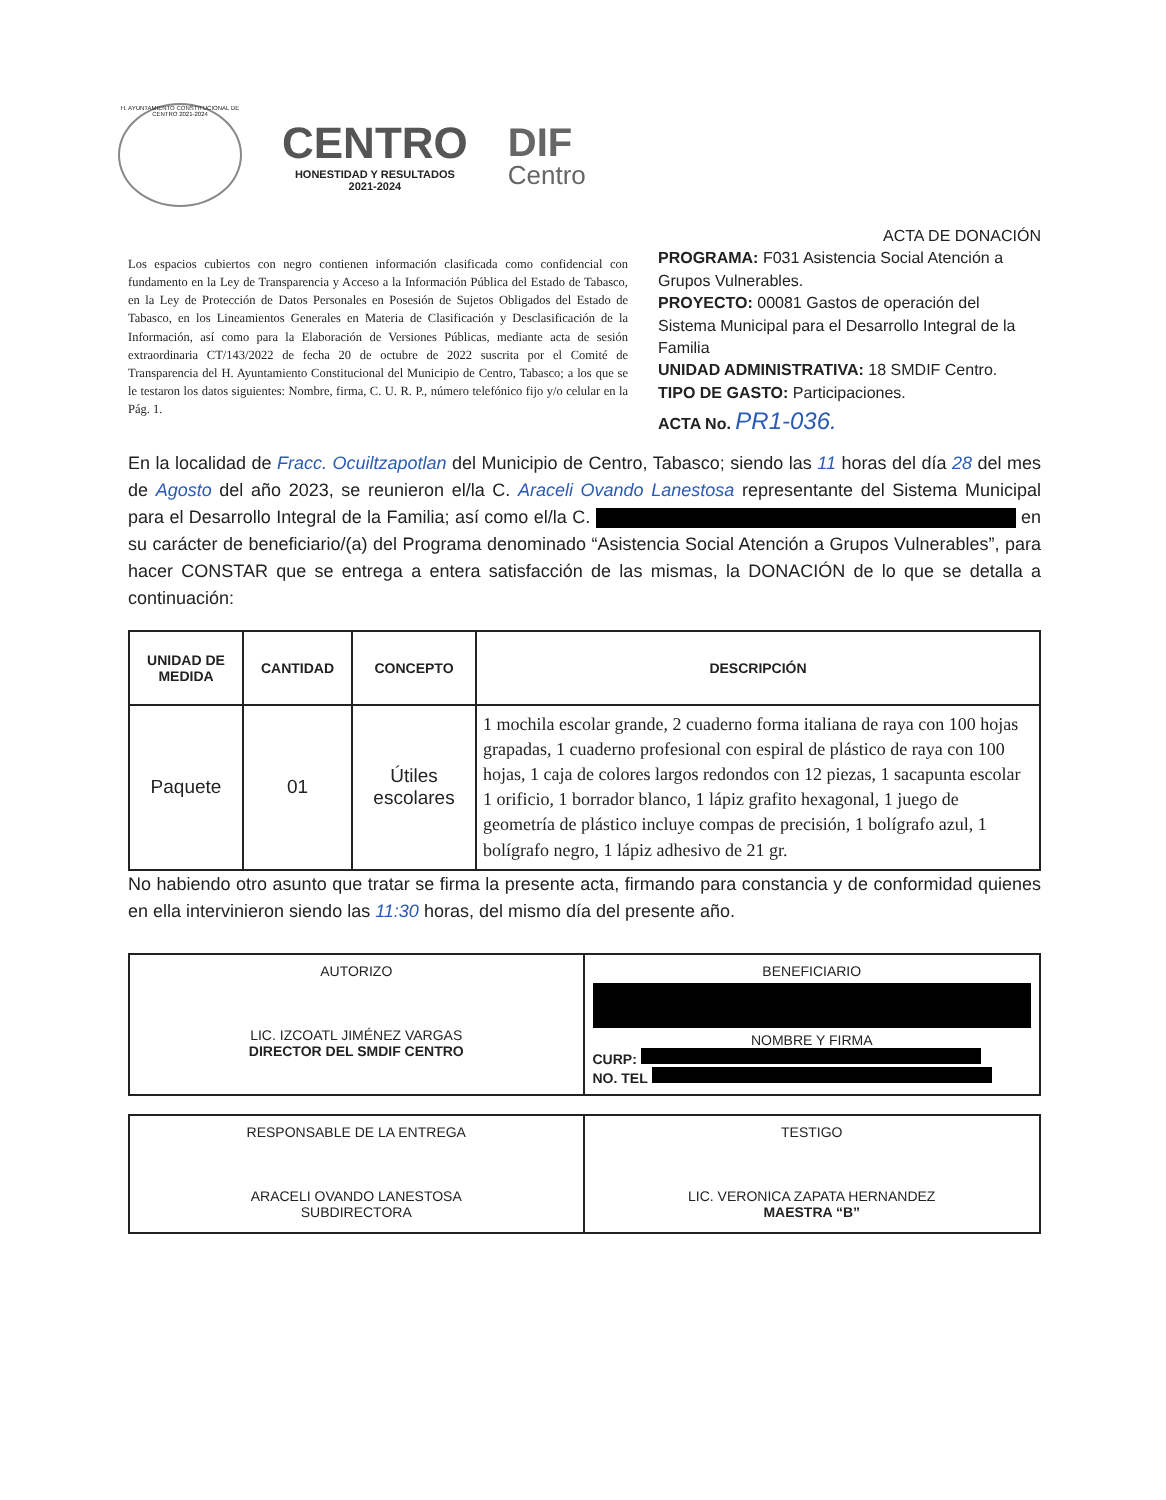H. AYUNTAMIENTO CONSTITUCIONAL DE CENTRO 2021-2024
CENTRO
HONESTIDAD Y RESULTADOS
2021-2024
DIF
Centro
Los espacios cubiertos con negro contienen información clasificada como confidencial con fundamento en la Ley de Transparencia y Acceso a la Información Pública del Estado de Tabasco, en la Ley de Protección de Datos Personales en Posesión de Sujetos Obligados del Estado de Tabasco, en los Lineamientos Generales en Materia de Clasificación y Desclasificación de la Información, así como para la Elaboración de Versiones Públicas, mediante acta de sesión extraordinaria CT/143/2022 de fecha 20 de octubre de 2022 suscrita por el Comité de Transparencia del H. Ayuntamiento Constitucional del Municipio de Centro, Tabasco; a los que se le testaron los datos siguientes: Nombre, firma, C. U. R. P., número telefónico fijo y/o celular en la Pág. 1.
ACTA DE DONACIÓN
PROGRAMA: F031 Asistencia Social Atención a Grupos Vulnerables.
PROYECTO: 00081 Gastos de operación del Sistema Municipal para el Desarrollo Integral de la Familia
UNIDAD ADMINISTRATIVA: 18 SMDIF Centro.
TIPO DE GASTO: Participaciones.
ACTA No. PR1-036.
En la localidad de Fracc. Ocuiltzapotlan del Municipio de Centro, Tabasco; siendo las 11 horas del día 28 del mes de Agosto del año 2023, se reunieron el/la C. Araceli Ovando Lanestosa representante del Sistema Municipal para el Desarrollo Integral de la Familia; así como el/la C. en su carácter de beneficiario/(a) del Programa denominado “Asistencia Social Atención a Grupos Vulnerables”, para hacer CONSTAR que se entrega a entera satisfacción de las mismas, la DONACIÓN de lo que se detalla a continuación:
| UNIDAD DE MEDIDA | CANTIDAD | CONCEPTO | DESCRIPCIÓN |
| --- | --- | --- | --- |
| Paquete | 01 | Útiles escolares | 1 mochila escolar grande, 2 cuaderno forma italiana de raya con 100 hojas grapadas, 1 cuaderno profesional con espiral de plástico de raya con 100 hojas, 1 caja de colores largos redondos con 12 piezas, 1 sacapunta escolar 1 orificio, 1 borrador blanco, 1 lápiz grafito hexagonal, 1 juego de geometría de plástico incluye compas de precisión, 1 bolígrafo azul, 1 bolígrafo negro, 1 lápiz adhesivo de 21 gr. |
No habiendo otro asunto que tratar se firma la presente acta, firmando para constancia y de conformidad quienes en ella intervinieron siendo las 11:30 horas, del mismo día del presente año.
AUTORIZO
LIC. IZCOATL JIMÉNEZ VARGAS
DIRECTOR DEL SMDIF CENTRO
BENEFICIARIO
NOMBRE Y FIRMA
CURP:
NO. TEL
RESPONSABLE DE LA ENTREGA
ARACELI OVANDO LANESTOSA
SUBDIRECTORA
TESTIGO
LIC. VERONICA ZAPATA HERNANDEZ
MAESTRA “B”